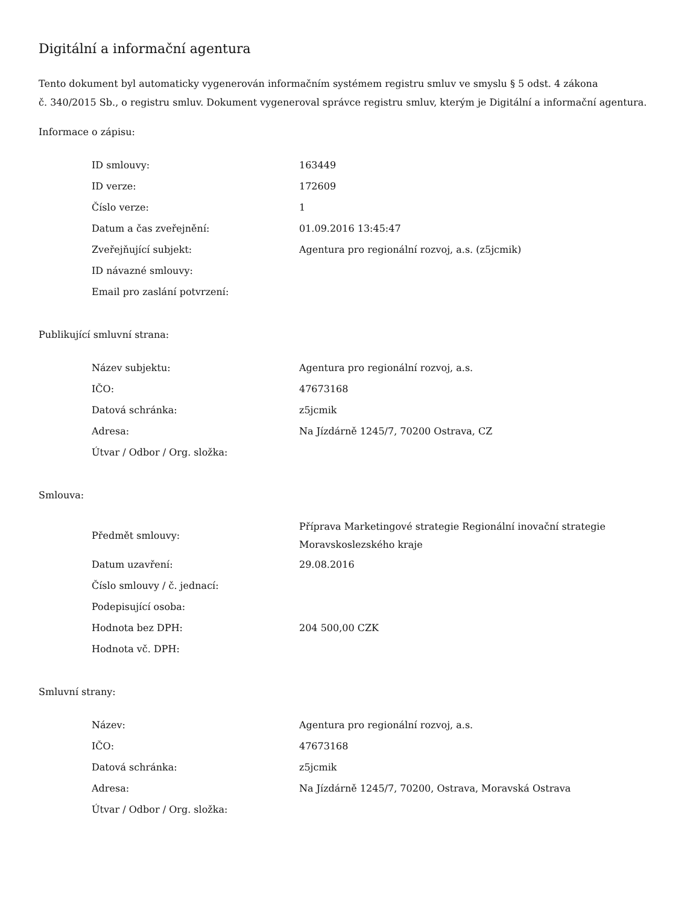Digitální a informační agentura
Tento dokument byl automaticky vygenerován informačním systémem registru smluv ve smyslu § 5 odst. 4 zákona
č. 340/2015 Sb., o registru smluv. Dokument vygeneroval správce registru smluv, kterým je Digitální a informační agentura.
Informace o zápisu:
| ID smlouvy: | 163449 |
| ID verze: | 172609 |
| Číslo verze: | 1 |
| Datum a čas zveřejnění: | 01.09.2016 13:45:47 |
| Zveřejňující subjekt: | Agentura pro regionální rozvoj, a.s. (z5jcmik) |
| ID návazné smlouvy: | |
| Email pro zaslání potvrzení: | |
Publikující smluvní strana:
| Název subjektu: | Agentura pro regionální rozvoj, a.s. |
| IČO: | 47673168 |
| Datová schránka: | z5jcmik |
| Adresa: | Na Jízdárně 1245/7, 70200 Ostrava, CZ |
| Útvar / Odbor / Org. složka: | |
Smlouva:
| Předmět smlouvy: | Příprava Marketingové strategie Regionální inovační strategie Moravskoslezského kraje |
| Datum uzavření: | 29.08.2016 |
| Číslo smlouvy / č. jednací: | |
| Podepisující osoba: | |
| Hodnota bez DPH: | 204 500,00 CZK |
| Hodnota vč. DPH: | |
Smluvní strany:
| Název: | Agentura pro regionální rozvoj, a.s. |
| IČO: | 47673168 |
| Datová schránka: | z5jcmik |
| Adresa: | Na Jízdárně 1245/7, 70200, Ostrava, Moravská Ostrava |
| Útvar / Odbor / Org. složka: | |